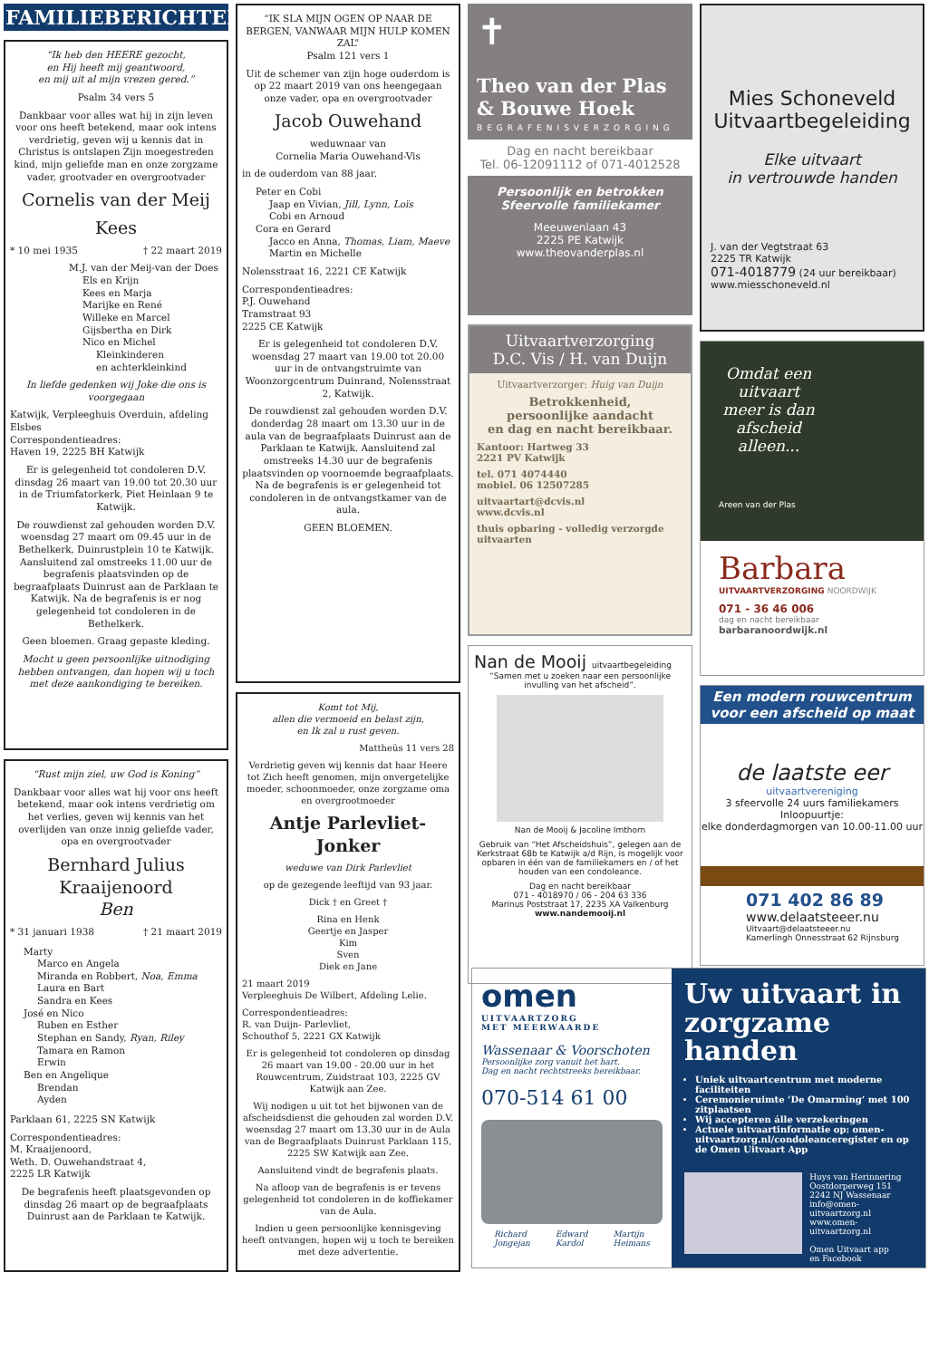FAMILIEBERICHTEN
“Ik heb den HEERE gezocht,
en Hij heeft mij geantwoord,
en mij uit al mijn vrezen gered.”
Psalm 34 vers 5
Dankbaar voor alles wat hij in zijn leven voor ons heeft betekend, maar ook intens verdrietig, geven wij u kennis dat in Christus is ontslapen Zijn moegestreden kind, mijn geliefde man en onze zorgzame vader, grootvader en overgrootvader
Cornelis van der Meij
Kees
* 10 mei 1935 † 22 maart 2019
M.J. van der Meij-van der Does
Els en Krijn
Kees en Marja
Marijke en René
Willeke en Marcel
Gijsbertha en Dirk
Nico en Michel
Kleinkinderen
en achterkleinkind
In liefde gedenken wij Joke die ons is voorgegaan
Katwijk, Verpleeghuis Overduin, afdeling Elsbes
Correspondentieadres:
Haven 19, 2225 BH Katwijk
Er is gelegenheid tot condoleren D.V. dinsdag 26 maart van 19.00 tot 20.30 uur in de Triumfatorkerk, Piet Heinlaan 9 te Katwijk.
De rouwdienst zal gehouden worden D.V. woensdag 27 maart om 09.45 uur in de Bethelkerk, Duinrustplein 10 te Katwijk. Aansluitend zal omstreeks 11.00 uur de begrafenis plaatsvinden op de begraafplaats Duinrust aan de Parklaan te Katwijk. Na de begrafenis is er nog gelegenheid tot condoleren in de Bethelkerk.
Geen bloemen. Graag gepaste kleding.
Mocht u geen persoonlijke uitnodiging hebben ontvangen, dan hopen wij u toch met deze aankondiging te bereiken.
“Rust mijn ziel, uw God is Koning”
Dankbaar voor alles wat hij voor ons heeft betekend, maar ook intens verdrietig om het verlies, geven wij kennis van het overlijden van onze innig geliefde vader, opa en overgrootvader
Bernhard Julius Kraaijenoord
Ben
* 31 januari 1938 † 21 maart 2019
Marty
Marco en Angela
Miranda en Robbert, Noa, Emma
Laura en Bart
Sandra en Kees
José en Nico
Ruben en Esther
Stephan en Sandy, Ryan, Riley
Tamara en Ramon
Erwin
Ben en Angelique
Brendan
Ayden
Parklaan 61, 2225 SN Katwijk
Correspondentieadres:
M. Kraaijenoord,
Weth. D. Ouwehandstraat 4,
2225 LR Katwijk
De begrafenis heeft plaatsgevonden op dinsdag 26 maart op de begraafplaats Duinrust aan de Parklaan te Katwijk.
“IK SLA MIJN OGEN OP NAAR DE BERGEN, VANWAAR MIJN HULP KOMEN ZAL”
Psalm 121 vers 1
Uit de schemer van zijn hoge ouderdom is op 22 maart 2019 van ons heengegaan onze vader, opa en overgrootvader
Jacob Ouwehand
weduwnaar van
Cornelia Maria Ouwehand-Vis
in de ouderdom van 88 jaar.
Peter en Cobi
Jaap en Vivian, Jill, Lynn, Loïs
Cobi en Arnoud
Cora en Gerard
Jacco en Anna, Thomas, Liam, Maeve
Martin en Michelle
Nolensstraat 16, 2221 CE Katwijk
Correspondentieadres:
P.J. Ouwehand
Tramstraat 93
2225 CE Katwijk
Er is gelegenheid tot condoleren D.V. woensdag 27 maart van 19.00 tot 20.00 uur in de ontvangstruimte van Woonzorgcentrum Duinrand, Nolensstraat 2, Katwijk.
De rouwdienst zal gehouden worden D.V. donderdag 28 maart om 13.30 uur in de aula van de begraafplaats Duinrust aan de Parklaan te Katwijk. Aansluitend zal omstreeks 14.30 uur de begrafenis plaatsvinden op voornoemde begraafplaats.
Na de begrafenis is er gelegenheid tot condoleren in de ontvangstkamer van de aula.
GEEN BLOEMEN.
Komt tot Mij,
allen die vermoeid en belast zijn,
en Ik zal u rust geven.
Mattheüs 11 vers 28
Verdrietig geven wij kennis dat haar Heere tot Zich heeft genomen, mijn onvergetelijke moeder, schoonmoeder, onze zorgzame oma en overgrootmoeder
Antje Parlevliet- Jonker
weduwe van Dirk Parlevliet
op de gezegende leeftijd van 93 jaar.
Dick † en Greet †
Rina en Henk
Geertje en Jasper
Kim
Sven
Diek en Jane
21 maart 2019
Verpleeghuis De Wilbert, Afdeling Lelie.
Correspondentieadres:
R. van Duijn- Parlevliet,
Schouthof 5, 2221 GX Katwijk
Er is gelegenheid tot condoleren op dinsdag 26 maart van 19.00 - 20.00 uur in het Rouwcentrum, Zuidstraat 103, 2225 GV Katwijk aan Zee.
Wij nodigen u uit tot het bijwonen van de afscheidsdienst die gehouden zal worden D.V. woensdag 27 maart om 13.30 uur in de Aula van de Begraafplaats Duinrust Parklaan 115, 2225 SW Katwijk aan Zee.
Aansluitend vindt de begrafenis plaats.
Na afloop van de begrafenis is er tevens gelegenheid tot condoleren in de koffiekamer van de Aula.
Indien u geen persoonlijke kennisgeving heeft ontvangen, hopen wij u toch te bereiken met deze advertentie.
✝
Theo van der Plas
& Bouwe Hoek
BEGRAFENISVERZORGING
Dag en nacht bereikbaar
Tel. 06-12091112 of 071-4012528
Persoonlijk en betrokken
Sfeervolle familiekamer
Meeuwenlaan 43
2225 PE Katwijk
www.theovanderplas.nl
Uitvaartverzorging
D.C. Vis / H. van Duijn
Uitvaartverzorger: Huig van Duijn
Betrokkenheid,
persoonlijke aandacht
en dag en nacht bereikbaar.
Kantoor: Hartweg 33
2221 PV Katwijk
tel. 071 4074440
mobiel. 06 12507285
uitvaartart@dcvis.nl
www.dcvis.nl
thuis opbaring - volledig verzorgde uitvaarten
Nan de Mooij uitvaartbegeleiding
“Samen met u zoeken naar een persoonlijke invulling van het afscheid”.
Nan de Mooij & Jacoline Imthorn
Gebruik van “Het Afscheidshuis”, gelegen aan de Kerkstraat 68b te Katwijk a/d Rijn, is mogelijk voor opbaren in één van de familiekamers en / of het houden van een condoleance.
Dag en nacht bereikbaar
071 - 4018970 / 06 - 204 63 336
Marinus Poststraat 17, 2235 XA Valkenburg
www.nandemooij.nl
Mies Schoneveld
Uitvaartbegeleiding
Elke uitvaart
in vertrouwde handen
J. van der Vegtstraat 63
2225 TR Katwijk
071-4018779 (24 uur bereikbaar)
www.miesschoneveld.nl
Omdat een uitvaart meer is dan afscheid alleen...
Areen van der Plas
Barbara
UITVAARTVERZORGING NOORDWIJK
071 - 36 46 006
dag en nacht bereikbaar
barbaranoordwijk.nl
Een modern rouwcentrum voor een afscheid op maat
de laatste eer
uitvaartvereniging
3 sfeervolle 24 uurs familiekamers
Inloopuurtje:
elke donderdagmorgen van 10.00-11.00 uur
071 402 86 89
www.delaatsteeer.nu
Uitvaart@delaatsteeer.nu
Kamerlingh Onnesstraat 62 Rijnsburg
omen
UITVAARTZORG
MET MEERWAARDE
Wassenaar & Voorschoten
Persoonlijke zorg vanuit het hart.
Dag en nacht rechtstreeks bereikbaar.
070-514 61 00
Richard
Jongejan Edward
Kardol Martijn
Heimans
Uw uitvaart in zorgzame handen
Uniek uitvaartcentrum met moderne faciliteiten
Ceremonieruimte ‘De Omarming’ met 100 zitplaatsen
Wij accepteren álle verzekeringen
Actuele uitvaartinformatie op: omen-uitvaartzorg.nl/condoleanceregister en op de Omen Uitvaart App
Huys van Herinnering
Oostdorperweg 151
2242 NJ Wassenaar
info@omen-uitvaartzorg.nl
www.omen-uitvaartzorg.nl
Omen Uitvaart app
en Facebook